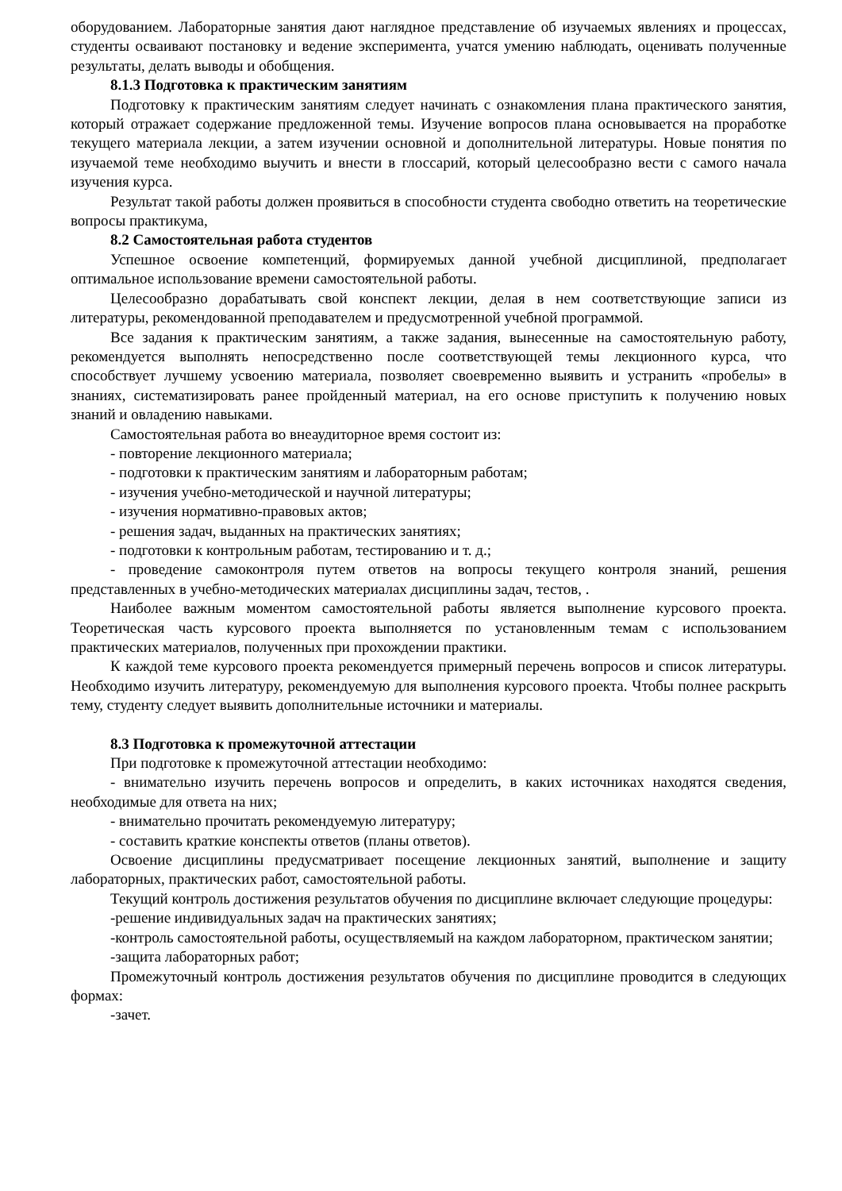оборудованием. Лабораторные занятия дают наглядное представление об изучаемых явлениях и процессах, студенты осваивают постановку и ведение эксперимента, учатся умению наблюдать, оценивать полученные результаты, делать выводы и обобщения.
8.1.3 Подготовка к практическим занятиям
Подготовку к практическим занятиям следует начинать с ознакомления плана практического занятия, который отражает содержание предложенной темы. Изучение вопросов плана основывается на проработке текущего материала лекции, а затем изучении основной и дополнительной литературы. Новые понятия по изучаемой теме необходимо выучить и внести в глоссарий, который целесообразно вести с самого начала изучения курса.
Результат такой работы должен проявиться в способности студента свободно ответить на теоретические вопросы практикума,
8.2 Самостоятельная работа студентов
Успешное освоение компетенций, формируемых данной учебной дисциплиной, предполагает оптимальное использование времени самостоятельной работы.
Целесообразно дорабатывать свой конспект лекции, делая в нем соответствующие записи из литературы, рекомендованной преподавателем и предусмотренной учебной программой.
Все задания к практическим занятиям, а также задания, вынесенные на самостоятельную работу, рекомендуется выполнять непосредственно после соответствующей темы лекционного курса, что способствует лучшему усвоению материала, позволяет своевременно выявить и устранить «пробелы» в знаниях, систематизировать ранее пройденный материал, на его основе приступить к получению новых знаний и овладению навыками.
Самостоятельная работа во внеаудиторное время состоит из:
- повторение лекционного материала;
- подготовки к практическим занятиям и лабораторным работам;
- изучения учебно-методической и научной литературы;
- изучения нормативно-правовых актов;
- решения задач, выданных на практических занятиях;
- подготовки к контрольным работам, тестированию и т. д.;
- проведение самоконтроля путем ответов на вопросы текущего контроля знаний, решения представленных в учебно-методических материалах дисциплины задач, тестов, .
Наиболее важным моментом самостоятельной работы является выполнение курсового проекта. Теоретическая часть курсового проекта выполняется по установленным темам с использованием практических материалов, полученных при прохождении практики.
К каждой теме курсового проекта рекомендуется примерный перечень вопросов и список литературы. Необходимо изучить литературу, рекомендуемую для выполнения курсового проекта. Чтобы полнее раскрыть тему, студенту следует выявить дополнительные источники и материалы.
8.3 Подготовка к промежуточной аттестации
При подготовке к промежуточной аттестации необходимо:
- внимательно изучить перечень вопросов и определить, в каких источниках находятся сведения, необходимые для ответа на них;
- внимательно прочитать рекомендуемую литературу;
- составить краткие конспекты ответов (планы ответов).
Освоение дисциплины предусматривает посещение лекционных занятий, выполнение и защиту лабораторных, практических работ, самостоятельной работы.
Текущий контроль достижения результатов обучения по дисциплине включает следующие процедуры:
-решение индивидуальных задач на практических занятиях;
-контроль самостоятельной работы, осуществляемый на каждом лабораторном, практическом занятии;
-защита лабораторных работ;
Промежуточный контроль достижения результатов обучения по дисциплине проводится в следующих формах:
-зачет.